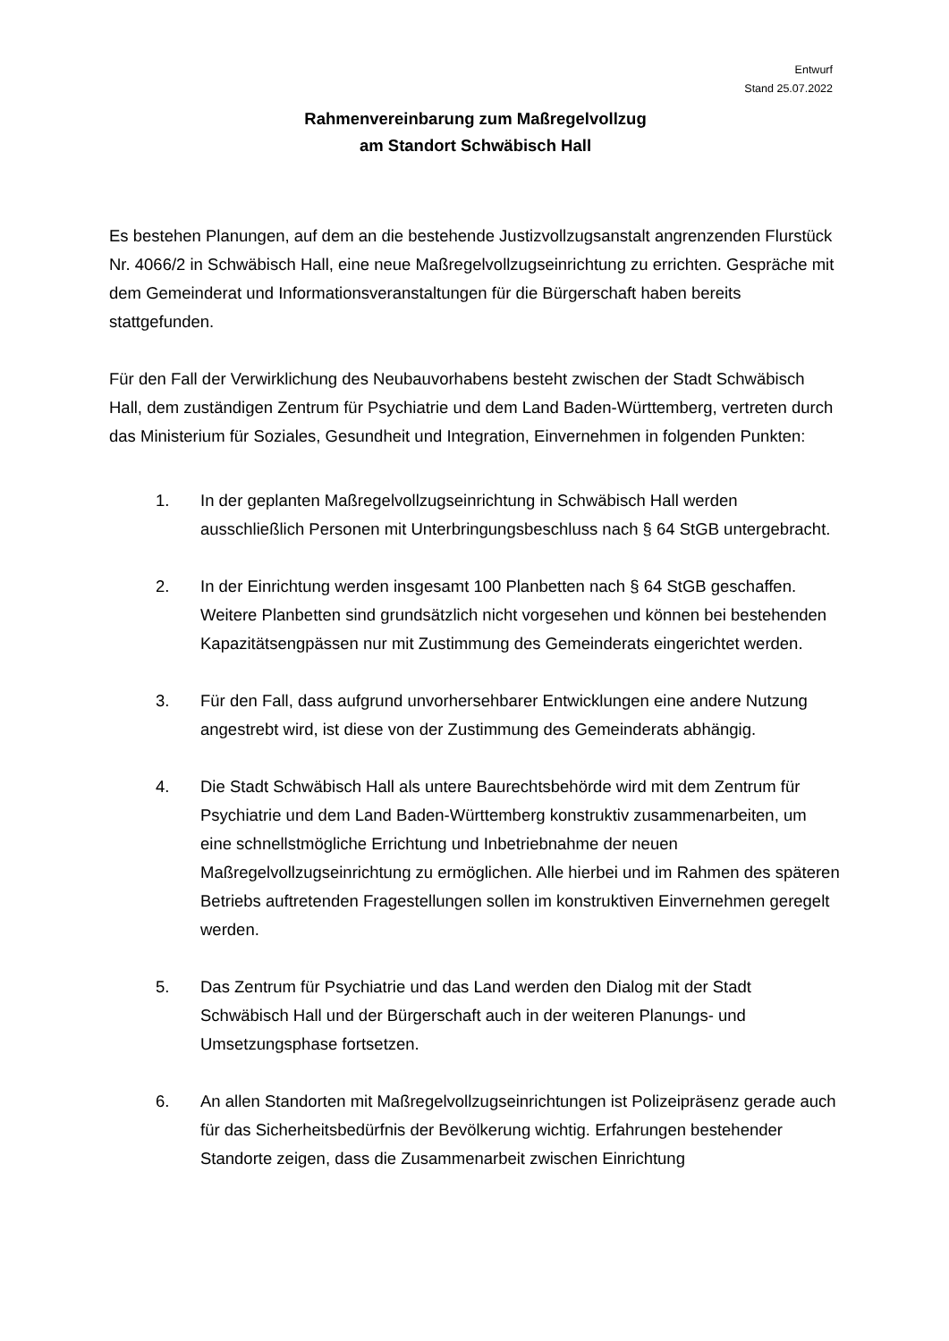Entwurf
Stand 25.07.2022
Rahmenvereinbarung zum Maßregelvollzug
am Standort Schwäbisch Hall
Es bestehen Planungen, auf dem an die bestehende Justizvollzugsanstalt angrenzenden Flurstück Nr. 4066/2 in Schwäbisch Hall, eine neue Maßregelvollzugseinrichtung zu errichten. Gespräche mit dem Gemeinderat und Informationsveranstaltungen für die Bürgerschaft haben bereits stattgefunden.
Für den Fall der Verwirklichung des Neubauvorhabens besteht zwischen der Stadt Schwäbisch Hall, dem zuständigen Zentrum für Psychiatrie und dem Land Baden-Württemberg, vertreten durch das Ministerium für Soziales, Gesundheit und Integration, Einvernehmen in folgenden Punkten:
1. In der geplanten Maßregelvollzugseinrichtung in Schwäbisch Hall werden ausschließlich Personen mit Unterbringungsbeschluss nach § 64 StGB untergebracht.
2. In der Einrichtung werden insgesamt 100 Planbetten nach § 64 StGB geschaffen. Weitere Planbetten sind grundsätzlich nicht vorgesehen und können bei bestehenden Kapazitätsengpässen nur mit Zustimmung des Gemeinderats eingerichtet werden.
3. Für den Fall, dass aufgrund unvorhersehbarer Entwicklungen eine andere Nutzung angestrebt wird, ist diese von der Zustimmung des Gemeinderats abhängig.
4. Die Stadt Schwäbisch Hall als untere Baurechtsbehörde wird mit dem Zentrum für Psychiatrie und dem Land Baden-Württemberg konstruktiv zusammenarbeiten, um eine schnellstmögliche Errichtung und Inbetriebnahme der neuen Maßregelvollzugseinrichtung zu ermöglichen. Alle hierbei und im Rahmen des späteren Betriebs auftretenden Fragestellungen sollen im konstruktiven Einvernehmen geregelt werden.
5. Das Zentrum für Psychiatrie und das Land werden den Dialog mit der Stadt Schwäbisch Hall und der Bürgerschaft auch in der weiteren Planungs- und Umsetzungsphase fortsetzen.
6. An allen Standorten mit Maßregelvollzugseinrichtungen ist Polizeipräsenz gerade auch für das Sicherheitsbedürfnis der Bevölkerung wichtig. Erfahrungen bestehender Standorte zeigen, dass die Zusammenarbeit zwischen Einrichtung